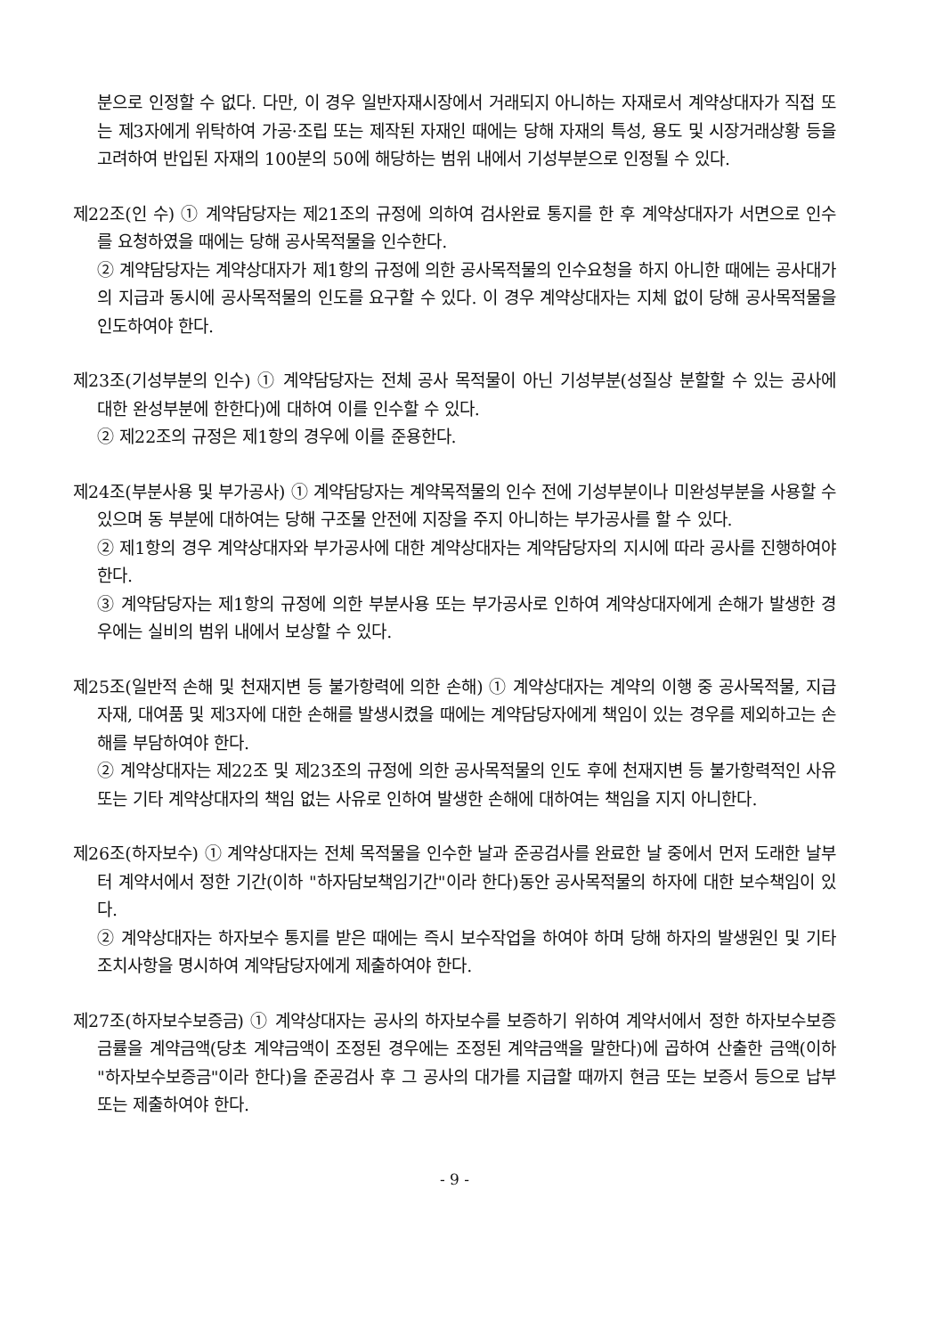분으로 인정할 수 없다. 다만, 이 경우 일반자재시장에서 거래되지 아니하는 자재로서 계약상대자가 직접 또는 제3자에게 위탁하여 가공·조립 또는 제작된 자재인 때에는 당해 자재의 특성, 용도 및 시장거래상황 등을 고려하여 반입된 자재의 100분의 50에 해당하는 범위 내에서 기성부분으로 인정될 수 있다.
제22조(인 수) ① 계약담당자는 제21조의 규정에 의하여 검사완료 통지를 한 후 계약상대자가 서면으로 인수를 요청하였을 때에는 당해 공사목적물을 인수한다.
② 계약담당자는 계약상대자가 제1항의 규정에 의한 공사목적물의 인수요청을 하지 아니한 때에는 공사대가의 지급과 동시에 공사목적물의 인도를 요구할 수 있다. 이 경우 계약상대자는 지체 없이 당해 공사목적물을 인도하여야 한다.
제23조(기성부분의 인수) ① 계약담당자는 전체 공사 목적물이 아닌 기성부분(성질상 분할할 수 있는 공사에 대한 완성부분에 한한다)에 대하여 이를 인수할 수 있다.
② 제22조의 규정은 제1항의 경우에 이를 준용한다.
제24조(부분사용 및 부가공사) ① 계약담당자는 계약목적물의 인수 전에 기성부분이나 미완성부분을 사용할 수 있으며 동 부분에 대하여는 당해 구조물 안전에 지장을 주지 아니하는 부가공사를 할 수 있다.
② 제1항의 경우 계약상대자와 부가공사에 대한 계약상대자는 계약담당자의 지시에 따라 공사를 진행하여야 한다.
③ 계약담당자는 제1항의 규정에 의한 부분사용 또는 부가공사로 인하여 계약상대자에게 손해가 발생한 경우에는 실비의 범위 내에서 보상할 수 있다.
제25조(일반적 손해 및 천재지변 등 불가항력에 의한 손해) ① 계약상대자는 계약의 이행 중 공사목적물, 지급자재, 대여품 및 제3자에 대한 손해를 발생시켰을 때에는 계약담당자에게 책임이 있는 경우를 제외하고는 손해를 부담하여야 한다.
② 계약상대자는 제22조 및 제23조의 규정에 의한 공사목적물의 인도 후에 천재지변 등 불가항력적인 사유 또는 기타 계약상대자의 책임 없는 사유로 인하여 발생한 손해에 대하여는 책임을 지지 아니한다.
제26조(하자보수) ① 계약상대자는 전체 목적물을 인수한 날과 준공검사를 완료한 날 중에서 먼저 도래한 날부터 계약서에서 정한 기간(이하 "하자담보책임기간"이라 한다)동안 공사목적물의 하자에 대한 보수책임이 있다.
② 계약상대자는 하자보수 통지를 받은 때에는 즉시 보수작업을 하여야 하며 당해 하자의 발생원인 및 기타 조치사항을 명시하여 계약담당자에게 제출하여야 한다.
제27조(하자보수보증금) ① 계약상대자는 공사의 하자보수를 보증하기 위하여 계약서에서 정한 하자보수보증금률을 계약금액(당초 계약금액이 조정된 경우에는 조정된 계약금액을 말한다)에 곱하여 산출한 금액(이하 "하자보수보증금"이라 한다)을 준공검사 후 그 공사의 대가를 지급할 때까지 현금 또는 보증서 등으로 납부 또는 제출하여야 한다.
- 9 -